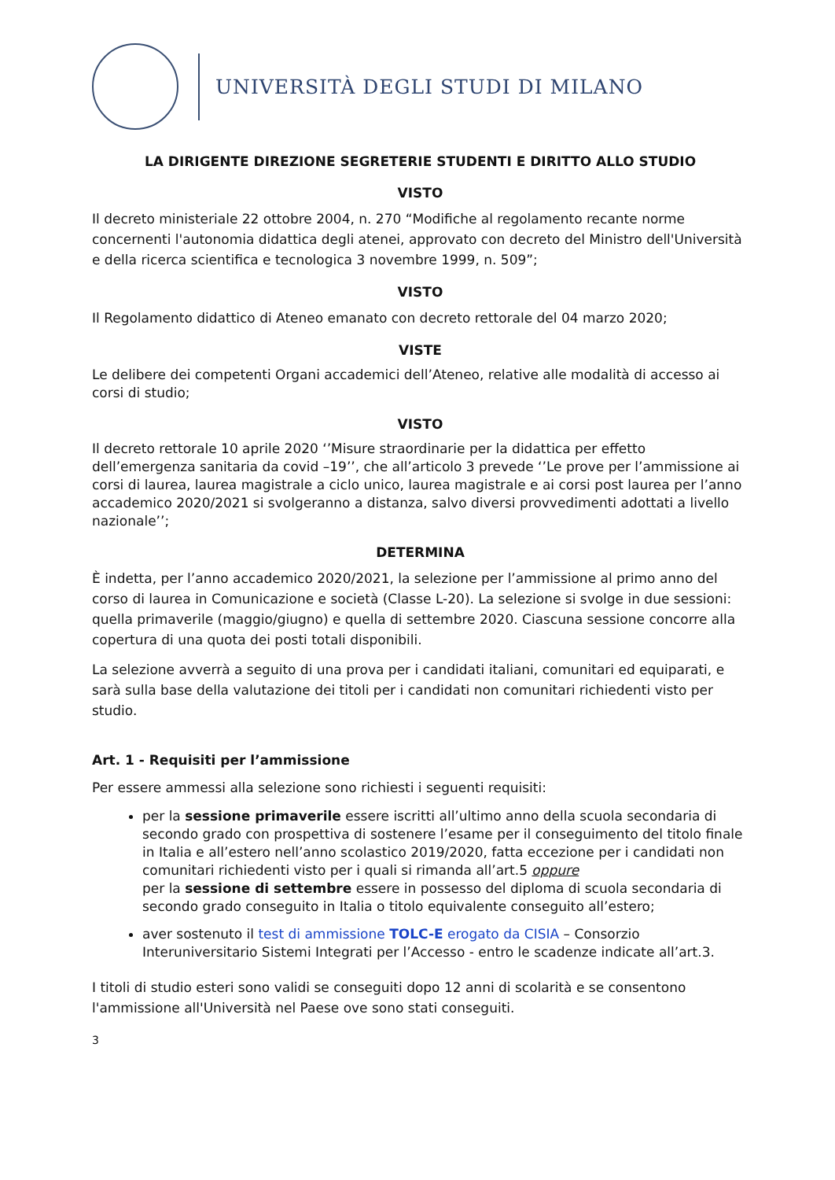UNIVERSITÀ DEGLI STUDI DI MILANO
LA DIRIGENTE DIREZIONE SEGRETERIE STUDENTI E DIRITTO ALLO STUDIO
VISTO
Il decreto ministeriale 22 ottobre 2004, n. 270 “Modifiche al regolamento recante norme concernenti l'autonomia didattica degli atenei, approvato con decreto del Ministro dell'Università e della ricerca scientifica e tecnologica 3 novembre 1999, n. 509”;
VISTO
Il Regolamento didattico di Ateneo emanato con decreto rettorale del 04 marzo 2020;
VISTE
Le delibere dei competenti Organi accademici dell’Ateneo, relative alle modalità di accesso ai corsi di studio;
VISTO
Il decreto rettorale 10 aprile 2020 ‘’Misure straordinarie per la didattica per effetto dell’emergenza sanitaria da covid –19’’, che all’articolo 3 prevede ‘’Le prove per l’ammissione ai corsi di laurea, laurea magistrale a ciclo unico, laurea magistrale e ai corsi post laurea per l’anno accademico 2020/2021 si svolgeranno a distanza, salvo diversi provvedimenti adottati a livello nazionale’’;
DETERMINA
È indetta, per l’anno accademico 2020/2021, la selezione per l’ammissione al primo anno del corso di laurea in Comunicazione e società (Classe L-20). La selezione si svolge in due sessioni: quella primaverile (maggio/giugno) e quella di settembre 2020. Ciascuna sessione concorre alla copertura di una quota dei posti totali disponibili.
La selezione avverrà a seguito di una prova per i candidati italiani, comunitari ed equiparati, e sarà sulla base della valutazione dei titoli per i candidati non comunitari richiedenti visto per studio.
Art. 1 - Requisiti per l’ammissione
Per essere ammessi alla selezione sono richiesti i seguenti requisiti:
per la sessione primaverile essere iscritti all’ultimo anno della scuola secondaria di secondo grado con prospettiva di sostenere l’esame per il conseguimento del titolo finale in Italia e all’estero nell’anno scolastico 2019/2020, fatta eccezione per i candidati non comunitari richiedenti visto per i quali si rimanda all’art.5 oppure
per la sessione di settembre essere in possesso del diploma di scuola secondaria di secondo grado conseguito in Italia o titolo equivalente conseguito all’estero;
aver sostenuto il test di ammissione TOLC-E erogato da CISIA – Consorzio Interuniversitario Sistemi Integrati per l’Accesso - entro le scadenze indicate all’art.3.
I titoli di studio esteri sono validi se conseguiti dopo 12 anni di scolarità e se consentono l'ammissione all'Università nel Paese ove sono stati conseguiti.
3